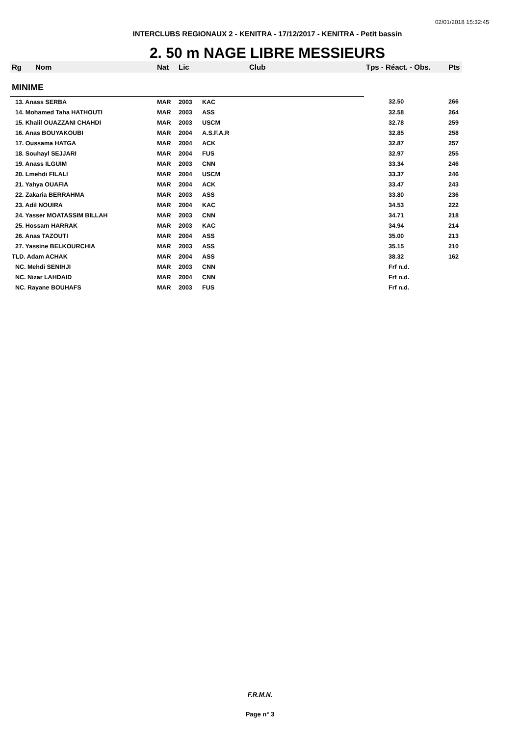02/01/2018 15:32:45
INTERCLUBS REGIONAUX 2 - KENITRA - 17/12/2017 - KENITRA - Petit bassin
2. 50 m NAGE LIBRE MESSIEURS
| Rg | Nom | Nat | Lic | Club | Tps - Réact. - Obs. | Pts |
| --- | --- | --- | --- | --- | --- | --- |
| MINIME | | | | | | |
| 13. Anass SERBA | | MAR | 2003 | KAC | 32.50 | 266 |
| 14. Mohamed Taha HATHOUTI | | MAR | 2003 | ASS | 32.58 | 264 |
| 15. Khalil OUAZZANI CHAHDI | | MAR | 2003 | USCM | 32.78 | 259 |
| 16. Anas BOUYAKOUBI | | MAR | 2004 | A.S.F.A.R | 32.85 | 258 |
| 17. Oussama HATGA | | MAR | 2004 | ACK | 32.87 | 257 |
| 18. Souhayl SEJJARI | | MAR | 2004 | FUS | 32.97 | 255 |
| 19. Anass ILGUIM | | MAR | 2003 | CNN | 33.34 | 246 |
| 20. Lmehdi FILALI | | MAR | 2004 | USCM | 33.37 | 246 |
| 21. Yahya OUAFIA | | MAR | 2004 | ACK | 33.47 | 243 |
| 22. Zakaria BERRAHMA | | MAR | 2003 | ASS | 33.80 | 236 |
| 23. Adil NOUIRA | | MAR | 2004 | KAC | 34.53 | 222 |
| 24. Yasser MOATASSIM BILLAH | | MAR | 2003 | CNN | 34.71 | 218 |
| 25. Hossam HARRAK | | MAR | 2003 | KAC | 34.94 | 214 |
| 26. Anas TAZOUTI | | MAR | 2004 | ASS | 35.00 | 213 |
| 27. Yassine BELKOURCHIA | | MAR | 2003 | ASS | 35.15 | 210 |
| TLD. Adam ACHAK | | MAR | 2004 | ASS | 38.32 | 162 |
| NC. Mehdi SENIHJI | | MAR | 2003 | CNN | Frf n.d. | |
| NC. Nizar LAHDAID | | MAR | 2004 | CNN | Frf n.d. | |
| NC. Rayane BOUHAFS | | MAR | 2003 | FUS | Frf n.d. | |
F.R.M.N.
Page n° 3